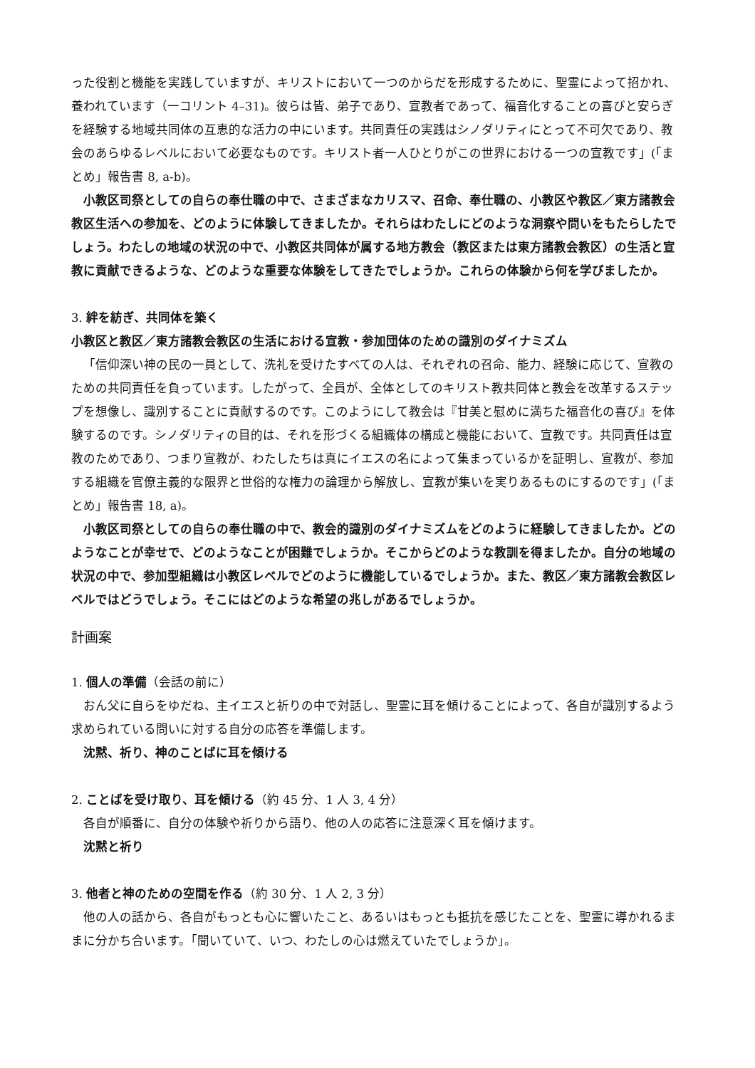った役割と機能を実践していますが、キリストにおいて一つのからだを形成するために、聖霊によって招かれ、養われています（一コリント 4–31)。彼らは皆、弟子であり、宣教者であって、福音化することの喜びと安らぎを経験する地域共同体の互恵的な活力の中にいます。共同責任の実践はシノダリティにとって不可欠であり、教会のあらゆるレベルにおいて必要なものです。キリスト者一人ひとりがこの世界における一つの宣教です」(「まとめ」報告書 8, a-b)。
小教区司祭としての自らの奉仕職の中で、さまざまなカリスマ、召命、奉仕職の、小教区や教区／東方諸教会教区生活への参加を、どのように体験してきましたか。それらはわたしにどのような洞察や問いをもたらしたでしょう。わたしの地域の状況の中で、小教区共同体が属する地方教会（教区または東方諸教会教区）の生活と宣教に貢献できるような、どのような重要な体験をしてきたでしょうか。これらの体験から何を学びましたか。
3. 絆を紡ぎ、共同体を築く
小教区と教区／東方諸教会教区の生活における宣教・参加団体のための識別のダイナミズム
「信仰深い神の民の一員として、洗礼を受けたすべての人は、それぞれの召命、能力、経験に応じて、宣教のための共同責任を負っています。したがって、全員が、全体としてのキリスト教共同体と教会を改革するステップを想像し、識別することに貢献するのです。このようにして教会は『甘美と慰めに満ちた福音化の喜び』を体験するのです。シノダリティの目的は、それを形づくる組織体の構成と機能において、宣教です。共同責任は宣教のためであり、つまり宣教が、わたしたちは真にイエスの名によって集まっているかを証明し、宣教が、参加する組織を官僚主義的な限界と世俗的な権力の論理から解放し、宣教が集いを実りあるものにするのです」(「まとめ」報告書 18, a)。
小教区司祭としての自らの奉仕職の中で、教会的識別のダイナミズムをどのように経験してきましたか。どのようなことが幸せで、どのようなことが困難でしょうか。そこからどのような教訓を得ましたか。自分の地域の状況の中で、参加型組織は小教区レベルでどのように機能しているでしょうか。また、教区／東方諸教会教区レベルではどうでしょう。そこにはどのような希望の兆しがあるでしょうか。
計画案
1. 個人の準備（会話の前に）
おん父に自らをゆだね、主イエスと祈りの中で対話し、聖霊に耳を傾けることによって、各自が識別するよう求められている問いに対する自分の応答を準備します。
沈黙、祈り、神のことばに耳を傾ける
2. ことばを受け取り、耳を傾ける（約 45 分、1 人 3, 4 分）
各自が順番に、自分の体験や祈りから語り、他の人の応答に注意深く耳を傾けます。
沈黙と祈り
3. 他者と神のための空間を作る（約 30 分、1 人 2, 3 分）
他の人の話から、各自がもっとも心に響いたこと、あるいはもっとも抵抗を感じたことを、聖霊に導かれるままに分かち合います。「聞いていて、いつ、わたしの心は燃えていたでしょうか」。